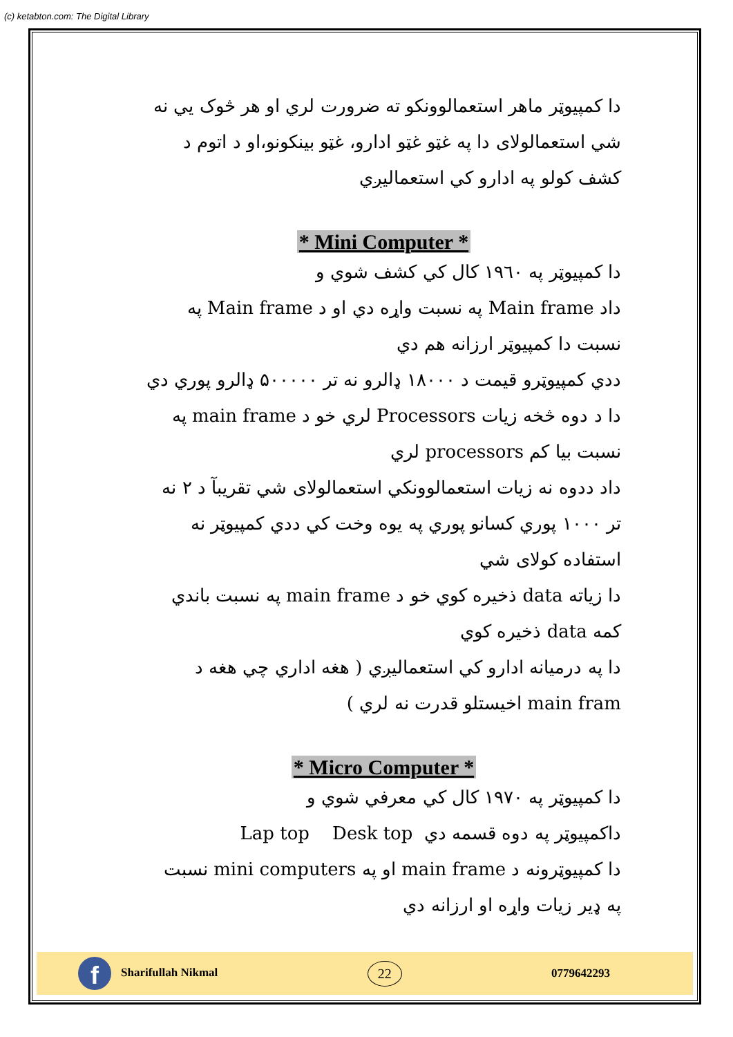(c) ketabton.com: The Digital Library
دا کمپیوټر ماهر استعمالوونکو ته ضرورت لري او هر څوک يي نه شي استعمالولای دا په غټو غټو ادارو، غټو بينکونو،او د اتوم د کشف کولو په ادارو کي استعماليږي
* Mini Computer *
دا کمپيوټر په ۱۹٦۰ کال کي کشف شوي و
داد Main frame په نسبت واړه دي او د Main frame په نسبت دا کمپيوټر ارزانه هم دي
ددي کمپيوټرو قيمت د ۱۸۰۰۰ ډالرو نه تر ۵۰۰۰۰۰ ډالرو پوري دي
دا د دوه څخه زيات Processors لري خو د main frame په نسبت بيا کم processors لري
داد ددوه نه زيات استعمالوونکي استعمالولای شي تقريبآ د ۲ نه تر ۱۰۰۰ پوري کسانو پوري په يوه وخت کي ددي کمپيوټر نه استفاده کولای شي
دا زياته data ذخيره کوي خو د main frame په نسبت باندي کمه data ذخيره کوي
دا په درميانه ادارو کي استعماليږي ( هغه اداري چي هغه د main fram اخيستلو قدرت نه لري )
* Micro Computer *
دا کمپيوټر په ۱۹۷۰ کال کي معرفي شوي و
داکمپيوټر په دوه قسمه دي Lap top Desk top
دا کمپيوټرونه د main frame او په mini computers نسبت په ډير زيات واړه او ارزانه دي
f Sharifullah Nikmal
22
0779642293